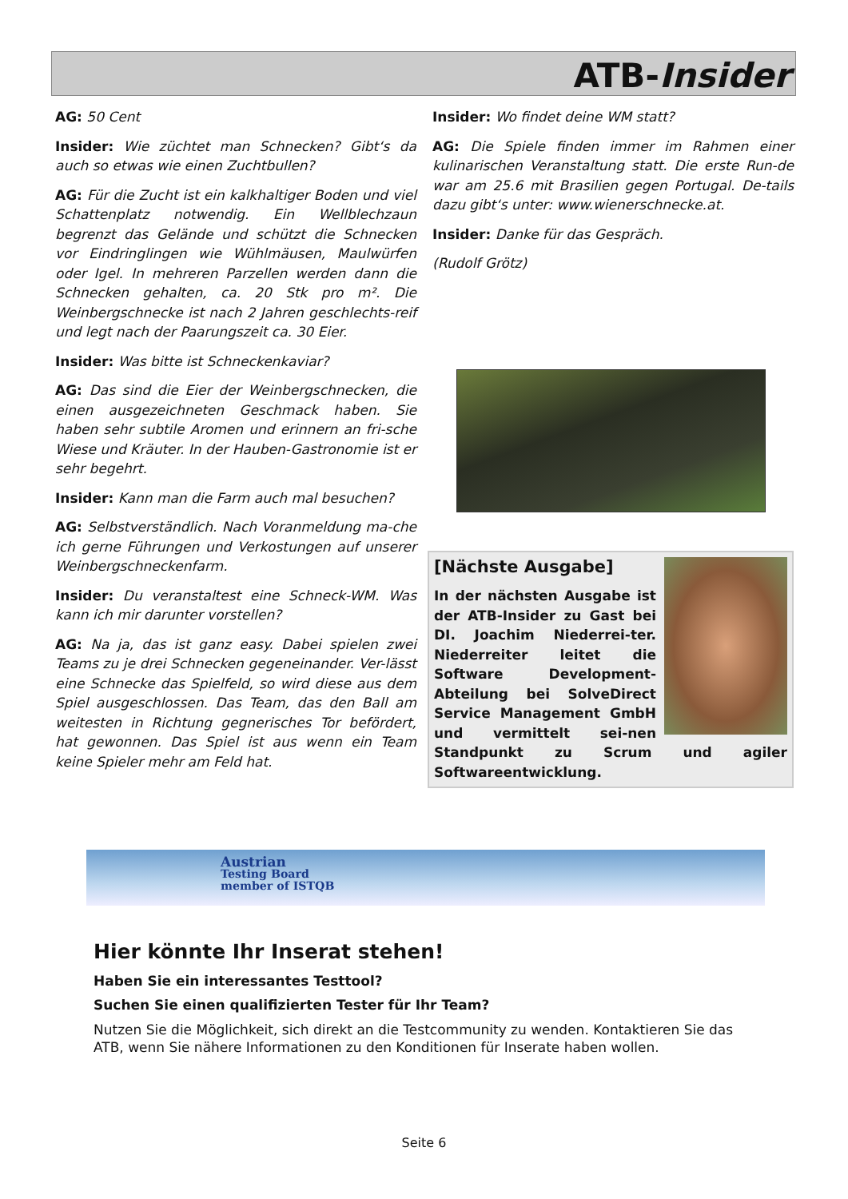ATB-Insider
AG: 50 Cent
Insider: Wie züchtet man Schnecken? Gibt‘s da auch so etwas wie einen Zuchtbullen?
AG: Für die Zucht ist ein kalkhaltiger Boden und viel Schattenplatz notwendig. Ein Wellblechzaun begrenzt das Gelände und schützt die Schnecken vor Eindringlingen wie Wühlmäusen, Maulwürfen oder Igel. In mehreren Parzellen werden dann die Schnecken gehalten, ca. 20 Stk pro m². Die Weinbergschnecke ist nach 2 Jahren geschlechts-reif und legt nach der Paarungszeit ca. 30 Eier.
Insider: Was bitte ist Schneckenkaviar?
AG: Das sind die Eier der Weinbergschnecken, die einen ausgezeichneten Geschmack haben. Sie haben sehr subtile Aromen und erinnern an fri-sche Wiese und Kräuter. In der Hauben-Gastronomie ist er sehr begehrt.
Insider: Kann man die Farm auch mal besuchen?
AG: Selbstverständlich. Nach Voranmeldung ma-che ich gerne Führungen und Verkostungen auf unserer Weinbergschneckenfarm.
Insider: Du veranstaltest eine Schneck-WM. Was kann ich mir darunter vorstellen?
AG: Na ja, das ist ganz easy. Dabei spielen zwei Teams zu je drei Schnecken gegeneinander. Ver-lässt eine Schnecke das Spielfeld, so wird diese aus dem Spiel ausgeschlossen. Das Team, das den Ball am weitesten in Richtung gegnerisches Tor befördert, hat gewonnen. Das Spiel ist aus wenn ein Team keine Spieler mehr am Feld hat.
Insider: Wo findet deine WM statt?
AG: Die Spiele finden immer im Rahmen einer kulinarischen Veranstaltung statt. Die erste Run-de war am 25.6 mit Brasilien gegen Portugal. De-tails dazu gibt‘s unter: www.wienerschnecke.at.
Insider: Danke für das Gespräch.
(Rudolf Grötz)
[Nächste Ausgabe]
In der nächsten Ausgabe ist der ATB-Insider zu Gast bei DI. Joachim Niederrei-ter. Niederreiter leitet die Software Development-Abteilung bei SolveDirect Service Management GmbH und vermittelt sei-nen Standpunkt zu Scrum und agiler Softwareentwicklung.
Austrian
Testing Board
member of ISTQB
Hier könnte Ihr Inserat stehen!
Haben Sie ein interessantes Testtool?
Suchen Sie einen qualifizierten Tester für Ihr Team?
Nutzen Sie die Möglichkeit, sich direkt an die Testcommunity zu wenden. Kontaktieren Sie das ATB, wenn Sie nähere Informationen zu den Konditionen für Inserate haben wollen.
Seite 6